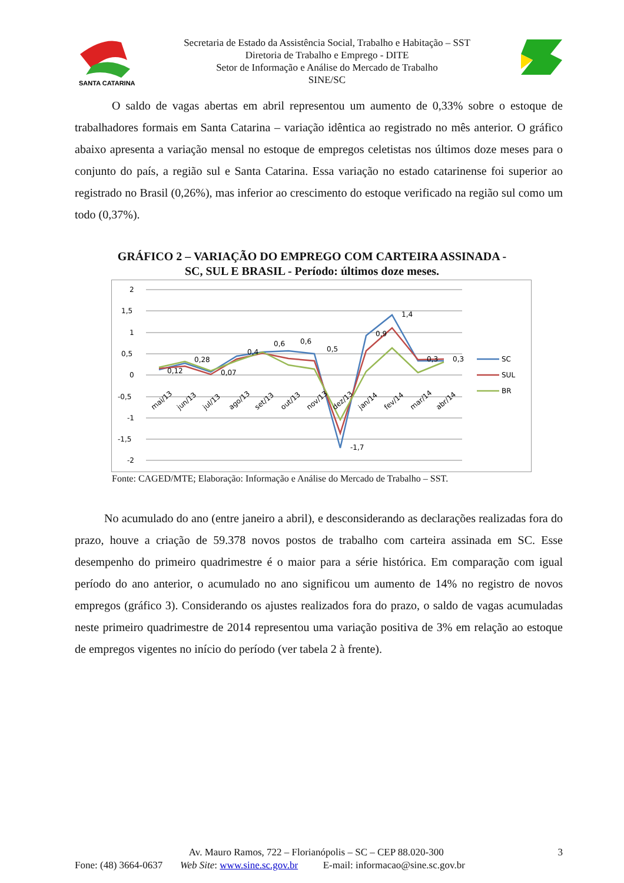SANTA CATARINA
Secretaria de Estado da Assistência Social, Trabalho e Habitação – SST
Diretoria de Trabalho e Emprego - DITE
Setor de Informação e Análise do Mercado de Trabalho
SINE/SC
O saldo de vagas abertas em abril representou um aumento de 0,33% sobre o estoque de trabalhadores formais em Santa Catarina – variação idêntica ao registrado no mês anterior. O gráfico abaixo apresenta a variação mensal no estoque de empregos celetistas nos últimos doze meses para o conjunto do país, a região sul e Santa Catarina. Essa variação no estado catarinense foi superior ao registrado no Brasil (0,26%), mas inferior ao crescimento do estoque verificado na região sul como um todo (0,37%).
GRÁFICO 2 – VARIAÇÃO DO EMPREGO COM CARTEIRA ASSINADA -
SC, SUL E BRASIL - Período: últimos doze meses.
2
1,5
1
0,5
0
-0,5
-1
-1,5
-2
0,12
0,28
0,07
0,4
0,6
0,6
0,5
-1,7
0,9
1,4
0,3
0,3
mai/13
jun/13
jul/13
ago/13
set/13
out/13
nov/13
dez/13
jan/14
fev/14
mar/14
abr/14
SC
SUL
BR
Fonte: CAGED/MTE; Elaboração: Informação e Análise do Mercado de Trabalho – SST.
No acumulado do ano (entre janeiro a abril), e desconsiderando as declarações realizadas fora do prazo, houve a criação de 59.378 novos postos de trabalho com carteira assinada em SC. Esse desempenho do primeiro quadrimestre é o maior para a série histórica. Em comparação com igual período do ano anterior, o acumulado no ano significou um aumento de 14% no registro de novos empregos (gráfico 3). Considerando os ajustes realizados fora do prazo, o saldo de vagas acumuladas neste primeiro quadrimestre de 2014 representou uma variação positiva de 3% em relação ao estoque de empregos vigentes no início do período (ver tabela 2 à frente).
Av. Mauro Ramos, 722 – Florianópolis – SC – CEP 88.020-300 3
Fone: (48) 3664-0637 Web Site: www.sine.sc.gov.br E-mail: informacao@sine.sc.gov.br